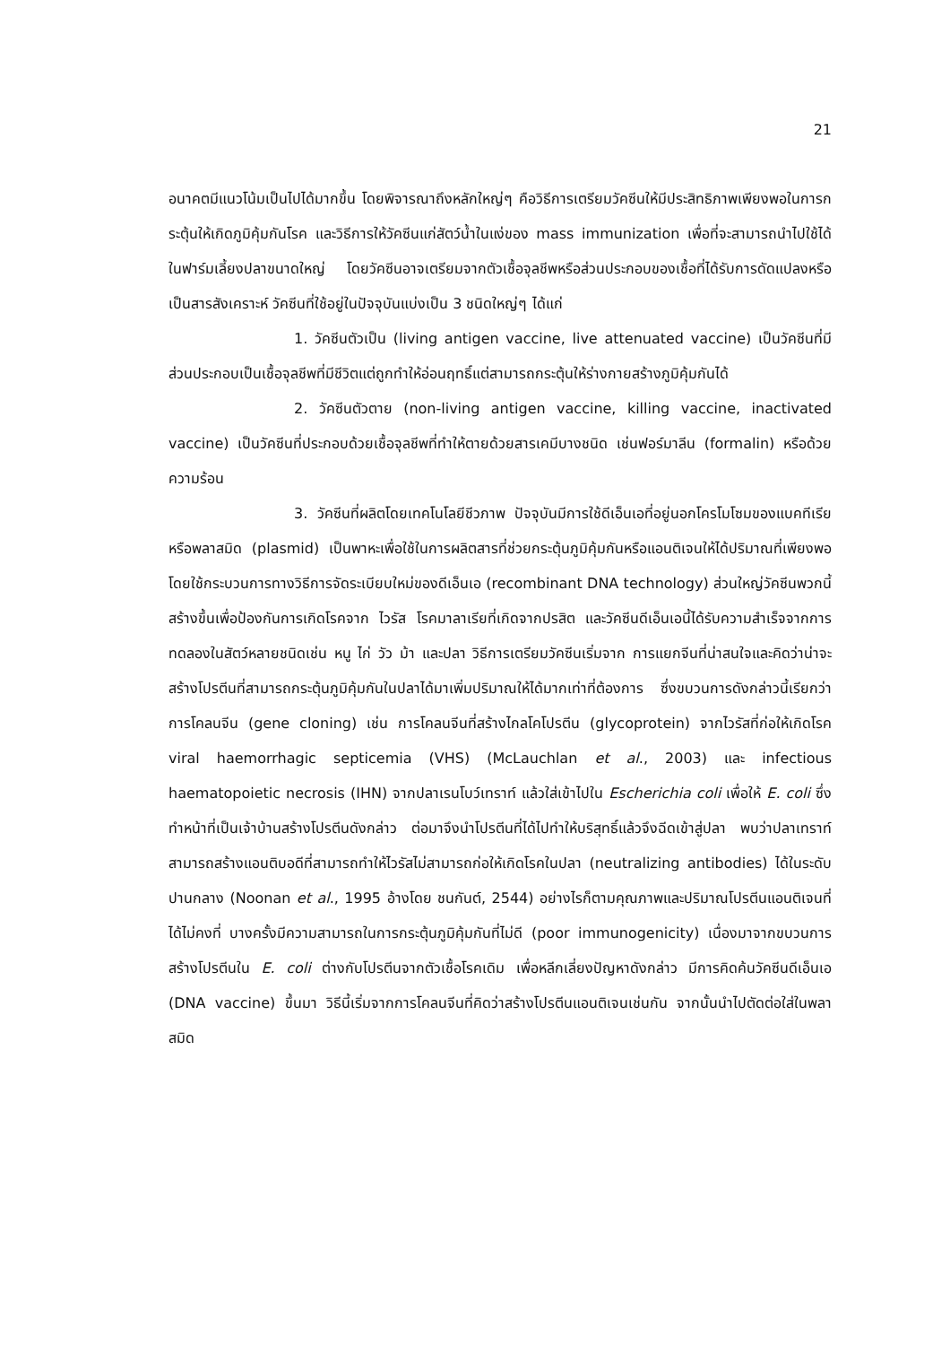21
อนาคตมีแนวโน้มเป็นไปได้มากขึ้น โดยพิจารณาถึงหลักใหญ่ๆ คือวิธีการเตรียมวัคซีนให้มีประสิทธิภาพเพียงพอในการกระตุ้นให้เกิดภูมิคุ้มกันโรค และวิธีการให้วัคซีนแก่สัตว์น้ำในแง่ของ mass immunization เพื่อที่จะสามารถนำไปใช้ได้ในฟาร์มเลี้ยงปลาขนาดใหญ่ โดยวัคซีนอาจเตรียมจากตัวเชื้อจุลชีพหรือส่วนประกอบของเชื้อที่ได้รับการดัดแปลงหรือเป็นสารสังเคราะห์ วัคซีนที่ใช้อยู่ในปัจจุบันแบ่งเป็น 3 ชนิดใหญ่ๆ ได้แก่
1. วัคซีนตัวเป็น (living antigen vaccine, live attenuated vaccine) เป็นวัคซีนที่มีส่วนประกอบเป็นเชื้อจุลชีพที่มีชีวิตแต่ถูกทำให้อ่อนฤทธิ์แต่สามารถกระตุ้นให้ร่างกายสร้างภูมิคุ้มกันได้
2. วัคซีนตัวตาย (non-living antigen vaccine, killing vaccine, inactivated vaccine) เป็นวัคซีนที่ประกอบด้วยเชื้อจุลชีพที่ทำให้ตายด้วยสารเคมีบางชนิด เช่นฟอร์มาลีน (formalin) หรือด้วยความร้อน
3. วัคซีนที่ผลิตโดยเทคโนโลยีชีวภาพ ปัจจุบันมีการใช้ดีเอ็นเอที่อยู่นอกโครโมโซมของแบคทีเรียหรือพลาสมิด (plasmid) เป็นพาหะเพื่อใช้ในการผลิตสารที่ช่วยกระตุ้นภูมิคุ้มกันหรือแอนติเจนให้ได้ปริมาณที่เพียงพอ โดยใช้กระบวนการทางวิธีการจัดระเบียบใหม่ของดีเอ็นเอ (recombinant DNA technology) ส่วนใหญ่วัคซีนพวกนี้สร้างขึ้นเพื่อป้องกันการเกิดโรคจาก ไวรัส โรคมาลาเรียที่เกิดจากปรสิต และวัคซีนดีเอ็นเอนี้ได้รับความสำเร็จจากการทดลองในสัตว์หลายชนิดเช่น หนู ไก่ วัว ม้า และปลา วิธีการเตรียมวัคซีนเริ่มจาก การแยกจีนที่น่าสนใจและคิดว่าน่าจะสร้างโปรตีนที่สามารถกระตุ้นภูมิคุ้มกันในปลาได้มาเพิ่มปริมาณให้ได้มากเท่าที่ต้องการ ซึ่งขบวนการดังกล่าวนี้เรียกว่า การโคลนจีน (gene cloning) เช่น การโคลนจีนที่สร้างไกลโคโปรตีน (glycoprotein) จากไวรัสที่ก่อให้เกิดโรค viral haemorrhagic septicemia (VHS) (McLauchlan et al., 2003) และ infectious haematopoietic necrosis (IHN) จากปลาเรนโบว์เทราท์ แล้วใส่เข้าไปใน Escherichia coli เพื่อให้ E. coli ซึ่งทำหน้าที่เป็นเจ้าบ้านสร้างโปรตีนดังกล่าว ต่อมาจึงนำโปรตีนที่ได้ไปทำให้บริสุทธิ์แล้วจึงฉีดเข้าสู่ปลา พบว่าปลาเทราท์สามารถสร้างแอนติบอดีที่สามารถทำให้ไวรัสไม่สามารถก่อให้เกิดโรคในปลา (neutralizing antibodies) ได้ในระดับปานกลาง (Noonan et al., 1995 อ้างโดย ชนกันต์, 2544) อย่างไรก็ตามคุณภาพและปริมาณโปรตีนแอนติเจนที่ได้ไม่คงที่ บางครั้งมีความสามารถในการกระตุ้นภูมิคุ้มกันที่ไม่ดี (poor immunogenicity) เนื่องมาจากขบวนการสร้างโปรตีนใน E. coli ต่างกับโปรตีนจากตัวเชื้อโรคเดิม เพื่อหลีกเลี่ยงปัญหาดังกล่าว มีการคิดค้นวัคซีนดีเอ็นเอ (DNA vaccine) ขึ้นมา วิธีนี้เริ่มจากการโคลนจีนที่คิดว่าสร้างโปรตีนแอนติเจนเช่นกัน จากนั้นนำไปตัดต่อใส่ในพลาสมิด